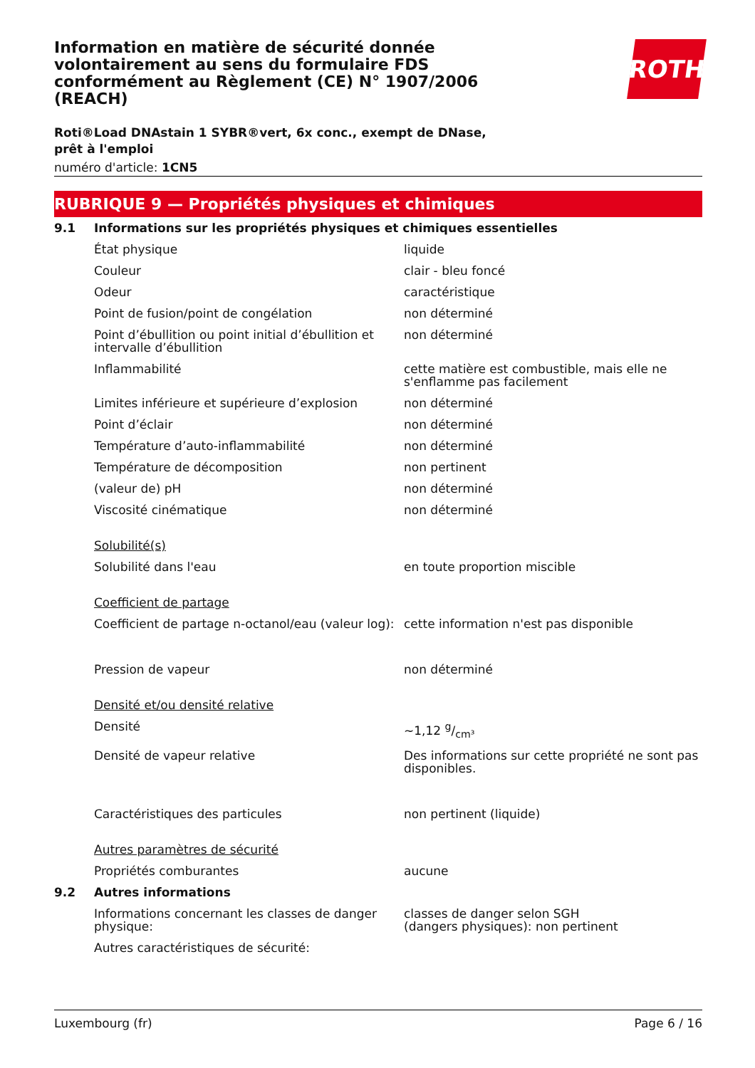Information en matière de sécurité donnée volontairement au sens du formulaire FDS conformément au Règlement (CE) N° 1907/2006 (REACH)
ROTH
Roti®Load DNAstain 1 SYBR®vert, 6x conc., exempt de DNase, prêt à l'emploi
numéro d'article: 1CN5
RUBRIQUE 9 — Propriétés physiques et chimiques
| 9.1 | Informations sur les propriétés physiques et chimiques essentielles | |
| | État physique | liquide |
| | Couleur | clair - bleu foncé |
| | Odeur | caractéristique |
| | Point de fusion/point de congélation | non déterminé |
| | Point d’ébullition ou point initial d’ébullition et intervalle d’ébullition | non déterminé |
| | Inflammabilité | cette matière est combustible, mais elle ne s'enflamme pas facilement |
| | Limites inférieure et supérieure d’explosion | non déterminé |
| | Point d’éclair | non déterminé |
| | Température d’auto-inflammabilité | non déterminé |
| | Température de décomposition | non pertinent |
| | (valeur de) pH | non déterminé |
| | Viscosité cinématique | non déterminé |
| | Solubilité(s) | |
| | Solubilité dans l'eau | en toute proportion miscible |
| | Coefficient de partage | |
| | Coefficient de partage n-octanol/eau (valeur log): | cette information n'est pas disponible |
| | Pression de vapeur | non déterminé |
| | Densité et/ou densité relative | |
| | Densité | ~1,12 g/cm³ |
| | Densité de vapeur relative | Des informations sur cette propriété ne sont pas disponibles. |
| | Caractéristiques des particules | non pertinent (liquide) |
| | Autres paramètres de sécurité | |
| | Propriétés comburantes | aucune |
| 9.2 | Autres informations | |
| | Informations concernant les classes de danger physique: | classes de danger selon SGH (dangers physiques): non pertinent |
| | Autres caractéristiques de sécurité: | |
Luxembourg (fr) Page 6 / 16